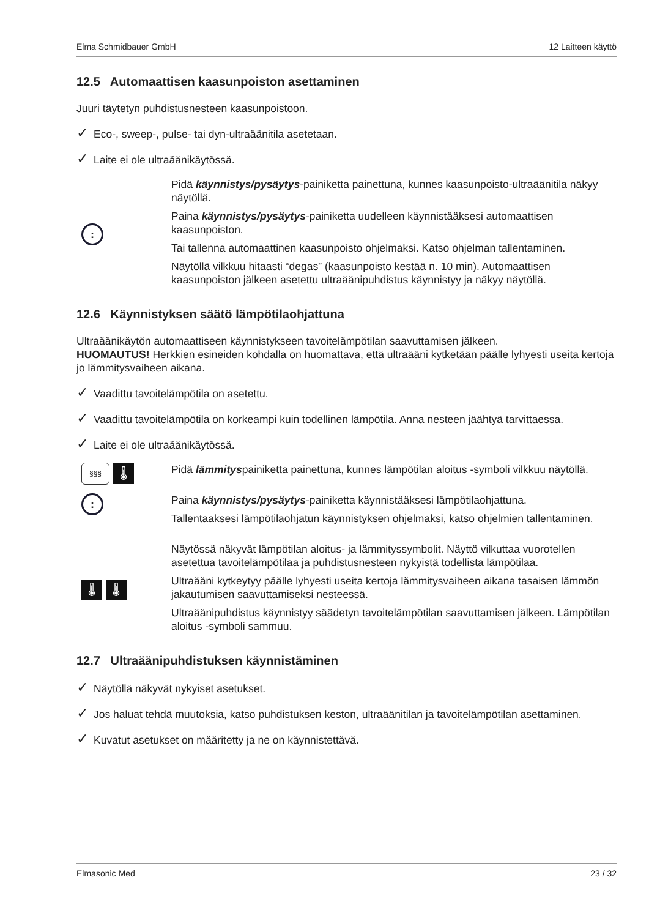Elma Schmidbauer GmbH 12 Laitteen käyttö
12.5 Automaattisen kaasunpoiston asettaminen
Juuri täytetyn puhdistusnesteen kaasunpoistoon.
✓ Eco-, sweep-, pulse- tai dyn-ultraäänitila asetetaan.
✓ Laite ei ole ultraäänikäytössä.
:
Pidä käynnistys/pysäytys-painiketta painettuna, kunnes kaasunpoisto-ultraäänitila näkyy näytöllä.
Paina käynnistys/pysäytys-painiketta uudelleen käynnistääksesi automaattisen kaasunpoiston.
Tai tallenna automaattinen kaasunpoisto ohjelmaksi. Katso ohjelman tallentaminen.
Näytöllä vilkkuu hitaasti “degas” (kaasunpoisto kestää n. 10 min). Automaattisen kaasunpoiston jälkeen asetettu ultraäänipuhdistus käynnistyy ja näkyy näytöllä.
12.6 Käynnistyksen säätö lämpötilaohjattuna
Ultraäänikäytön automaattiseen käynnistykseen tavoitelämpötilan saavuttamisen jälkeen.
HUOMAUTUS! Herkkien esineiden kohdalla on huomattava, että ultraääni kytketään päälle lyhyesti useita kertoja jo lämmitysvaiheen aikana.
✓ Vaadittu tavoitelämpötila on asetettu.
✓ Vaadittu tavoitelämpötila on korkeampi kuin todellinen lämpötila. Anna nesteen jäähtyä tarvittaessa.
✓ Laite ei ole ultraäänikäytössä.
§§§ 🌡
Pidä lämmityspainiketta painettuna, kunnes lämpötilan aloitus -symboli vilkkuu näytöllä.
:
Paina käynnistys/pysäytys-painiketta käynnistääksesi lämpötilaohjattuna.
Tallentaaksesi lämpötilaohjatun käynnistyksen ohjelmaksi, katso ohjelmien tallentaminen.
🌡 🌡
Näytössä näkyvät lämpötilan aloitus- ja lämmityssymbolit. Näyttö vilkuttaa vuorotellen asetettua tavoitelämpötilaa ja puhdistusnesteen nykyistä todellista lämpötilaa.
Ultraääni kytkeytyy päälle lyhyesti useita kertoja lämmitysvaiheen aikana tasaisen lämmön jakautumisen saavuttamiseksi nesteessä.
Ultraäänipuhdistus käynnistyy säädetyn tavoitelämpötilan saavuttamisen jälkeen. Lämpötilan aloitus -symboli sammuu.
12.7 Ultraäänipuhdistuksen käynnistäminen
✓ Näytöllä näkyvät nykyiset asetukset.
✓ Jos haluat tehdä muutoksia, katso puhdistuksen keston, ultraäänitilan ja tavoitelämpötilan asettaminen.
✓ Kuvatut asetukset on määritetty ja ne on käynnistettävä.
Elmasonic Med 23 / 32